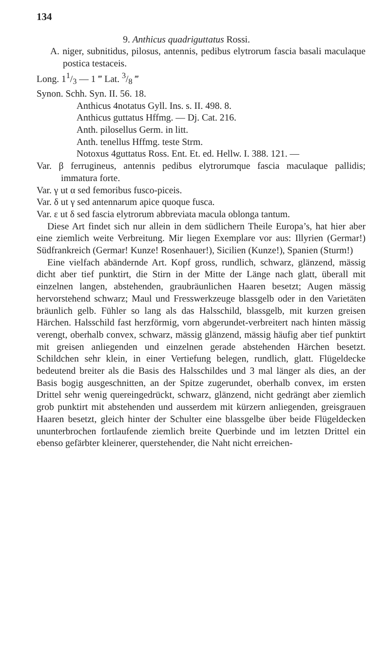134
9. Anthicus quadriguttatus Rossi.
A. niger, subnitidus, pilosus, antennis, pedibus elytrorum fascia basali maculaque postica testaceis.
Long. 11/3 — 1 ‴ Lat. 3/8 ‴
Synon. Schh. Syn. II. 56. 18.
Anthicus 4notatus Gyll. Ins. s. II. 498. 8.
Anthicus guttatus Hffmg. — Dj. Cat. 216.
Anth. pilosellus Germ. in litt.
Anth. tenellus Hffmg. teste Strm.
Notoxus 4guttatus Ross. Ent. Et. ed. Hellw. I. 388. 121. —
Var. β ferrugineus, antennis pedibus elytrorumque fascia maculaque pallidis; immatura forte.
Var. γ ut α sed femoribus fusco-piceis.
Var. δ ut γ sed antennarum apice quoque fusca.
Var. ε ut δ sed fascia elytrorum abbreviata macula oblonga tantum.
Diese Art findet sich nur allein in dem südlichern Theile Europa’s, hat hier aber eine ziemlich weite Verbreitung. Mir liegen Exemplare vor aus: Illyrien (Germar!) Südfrankreich (Germar! Kunze! Rosenhauer!), Sicilien (Kunze!), Spanien (Sturm!)
Eine vielfach abändernde Art. Kopf gross, rundlich, schwarz, glänzend, mässig dicht aber tief punktirt, die Stirn in der Mitte der Länge nach glatt, überall mit einzelnen langen, abstehenden, graubräunlichen Haaren besetzt; Augen mässig hervorstehend schwarz; Maul und Fresswerkzeuge blassgelb oder in den Varietäten bräunlich gelb. Fühler so lang als das Halsschild, blassgelb, mit kurzen greisen Härchen. Halsschild fast herzförmig, vorn abgerundet-verbreitert nach hinten mässig verengt, oberhalb convex, schwarz, mässig glänzend, mässig häufig aber tief punktirt mit greisen anliegenden und einzelnen gerade abstehenden Härchen besetzt. Schildchen sehr klein, in einer Vertiefung belegen, rundlich, glatt. Flügeldecke bedeutend breiter als die Basis des Halsschildes und 3 mal länger als dies, an der Basis bogig ausgeschnitten, an der Spitze zugerundet, oberhalb convex, im ersten Drittel sehr wenig quereingedrückt, schwarz, glänzend, nicht gedrängt aber ziemlich grob punktirt mit abstehenden und ausserdem mit kürzern anliegenden, greisgrauen Haaren besetzt, gleich hinter der Schulter eine blassgelbe über beide Flügeldecken ununterbrochen fortlaufende ziemlich breite Querbinde und im letzten Drittel ein ebenso gefärbter kleinerer, querstehender, die Naht nicht erreichen-